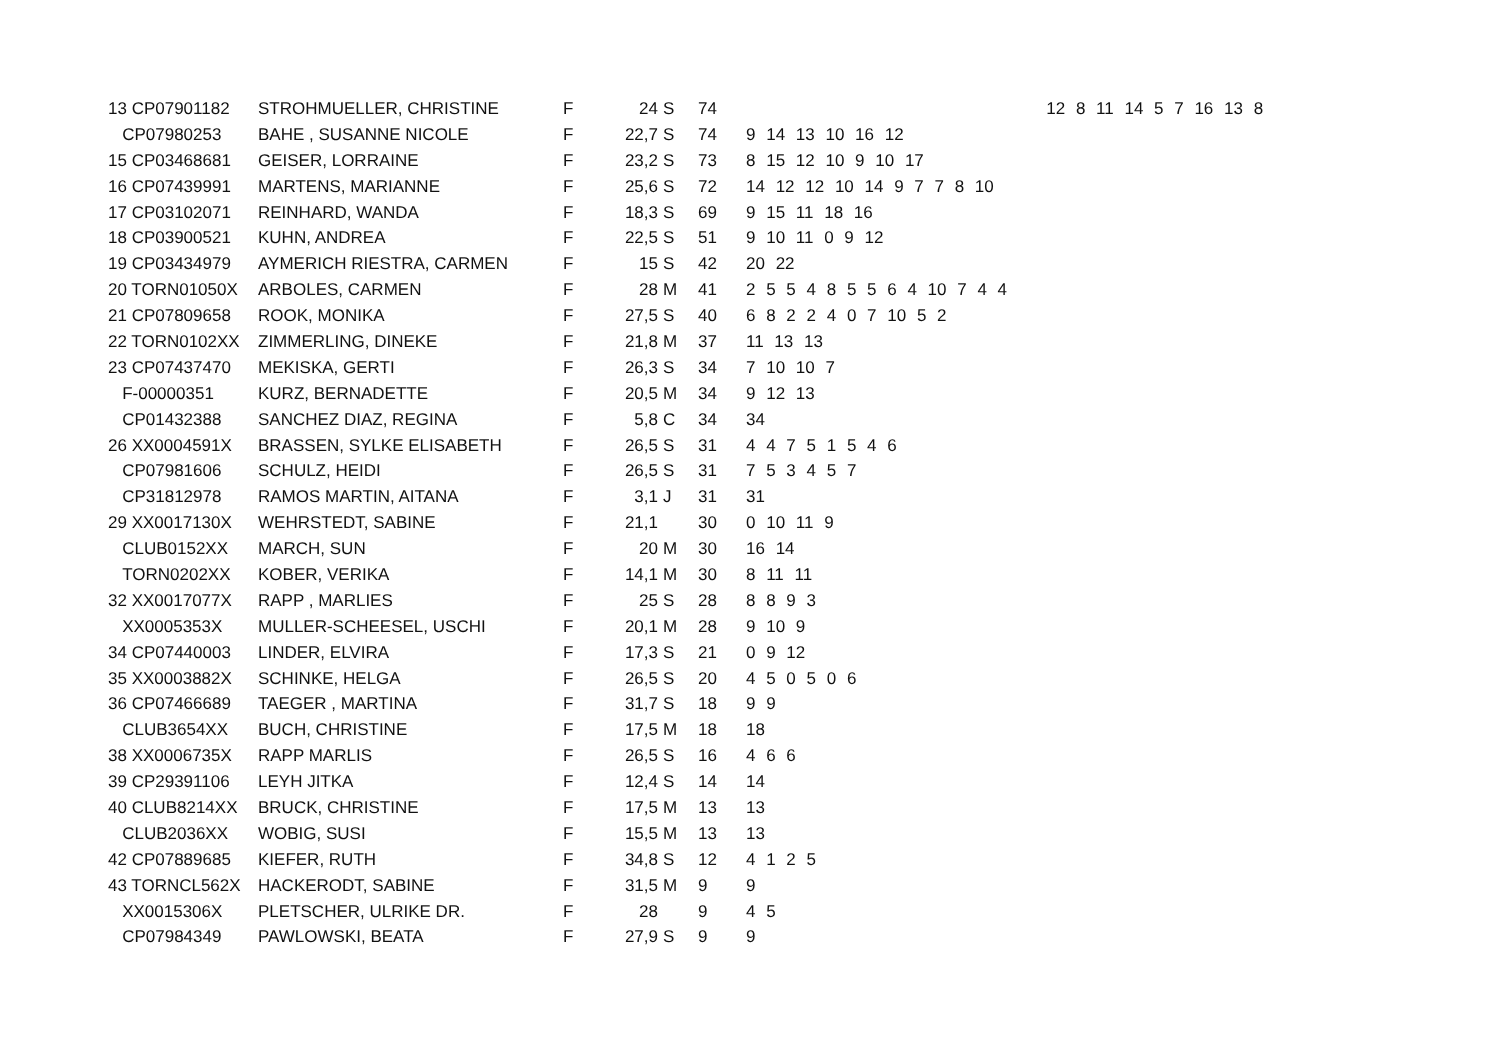| 13 CP07901182 | STROHMUELLER, CHRISTINE | F | 24 | S | 74 | 12 8 11 14 5 7 16 13 8 |
| CP07980253 | BAHE , SUSANNE NICOLE | F | 22,7 | S | 74 | 9 14 13 10 16 12 |
| 15 CP03468681 | GEISER, LORRAINE | F | 23,2 | S | 73 | 8 15 12 10 9 10 17 |
| 16 CP07439991 | MARTENS, MARIANNE | F | 25,6 | S | 72 | 14 12 12 10 14 9 7 7 8 10 |
| 17 CP03102071 | REINHARD, WANDA | F | 18,3 | S | 69 | 9 15 11 18 16 |
| 18 CP03900521 | KUHN, ANDREA | F | 22,5 | S | 51 | 9 10 11 0 9 12 |
| 19 CP03434979 | AYMERICH RIESTRA, CARMEN | F | 15 | S | 42 | 20 22 |
| 20 TORN01050X | ARBOLES, CARMEN | F | 28 | M | 41 | 2 5 5 4 8 5 5 6 4 10 7 4 4 |
| 21 CP07809658 | ROOK, MONIKA | F | 27,5 | S | 40 | 6 8 2 2 4 0 7 10 5 2 |
| 22 TORN0102XX | ZIMMERLING, DINEKE | F | 21,8 | M | 37 | 11 13 13 |
| 23 CP07437470 | MEKISKA, GERTI | F | 26,3 | S | 34 | 7 10 10 7 |
| F-00000351 | KURZ, BERNADETTE | F | 20,5 | M | 34 | 9 12 13 |
| CP01432388 | SANCHEZ DIAZ, REGINA | F | 5,8 | C | 34 | 34 |
| 26 XX0004591X | BRASSEN, SYLKE ELISABETH | F | 26,5 | S | 31 | 4 4 7 5 1 5 4 6 |
| CP07981606 | SCHULZ, HEIDI | F | 26,5 | S | 31 | 7 5 3 4 5 7 |
| CP31812978 | RAMOS MARTIN, AITANA | F | 3,1 | J | 31 | 31 |
| 29 XX0017130X | WEHRSTEDT, SABINE | F | 21,1 | | 30 | 0 10 11 9 |
| CLUB0152XX | MARCH, SUN | F | 20 | M | 30 | 16 14 |
| TORN0202XX | KOBER, VERIKA | F | 14,1 | M | 30 | 8 11 11 |
| 32 XX0017077X | RAPP , MARLIES | F | 25 | S | 28 | 8 8 9 3 |
| XX0005353X | MULLER-SCHEESEL, USCHI | F | 20,1 | M | 28 | 9 10 9 |
| 34 CP07440003 | LINDER, ELVIRA | F | 17,3 | S | 21 | 0 9 12 |
| 35 XX0003882X | SCHINKE, HELGA | F | 26,5 | S | 20 | 4 5 0 5 0 6 |
| 36 CP07466689 | TAEGER , MARTINA | F | 31,7 | S | 18 | 9 9 |
| CLUB3654XX | BUCH, CHRISTINE | F | 17,5 | M | 18 | 18 |
| 38 XX0006735X | RAPP MARLIS | F | 26,5 | S | 16 | 4 6 6 |
| 39 CP29391106 | LEYH JITKA | F | 12,4 | S | 14 | 14 |
| 40 CLUB8214XX | BRUCK, CHRISTINE | F | 17,5 | M | 13 | 13 |
| CLUB2036XX | WOBIG, SUSI | F | 15,5 | M | 13 | 13 |
| 42 CP07889685 | KIEFER, RUTH | F | 34,8 | S | 12 | 4 1 2 5 |
| 43 TORNCL562X | HACKERODT, SABINE | F | 31,5 | M | 9 | 9 |
| XX0015306X | PLETSCHER, ULRIKE DR. | F | 28 | | 9 | 4 5 |
| CP07984349 | PAWLOWSKI, BEATA | F | 27,9 | S | 9 | 9 |